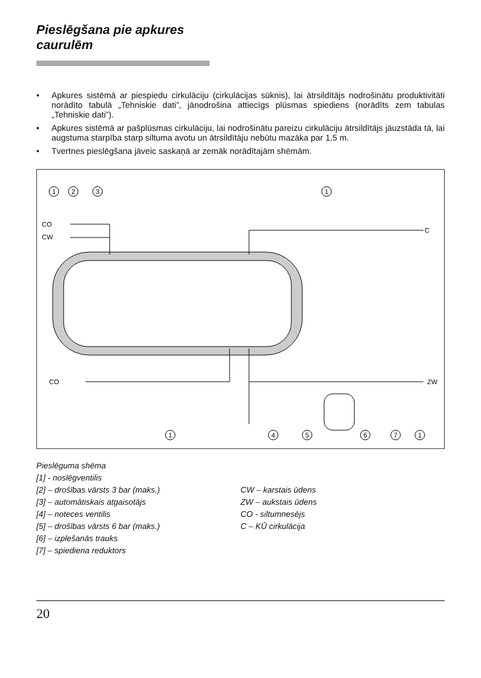Pieslēgšana pie apkures
caurulēm
• Apkures sistēmā ar piespiedu cirkulāciju (cirkulācijas sūknis), lai ātrsildītājs nodrošinātu produktivitāti norādīto tabulā „Tehniskie dati”, jānodrošina attiecīgs plūsmas spiediens (norādīts zem tabulas „Tehniskie dati”).
• Apkures sistēmā ar pašplūsmas cirkulāciju, lai nodrošinātu pareizu cirkulāciju ātrsildītājs jāuzstāda tā, lai augstuma starpība starp siltuma avotu un ātrsildītāju nebūtu mazāka par 1,5 m.
• Tvertnes pieslēgšana jāveic saskaņā ar zemāk norādītajām shēmām.
CO
CW
C
ZW
CO
1
2
3
1
1
4
5
6
7
1
Pieslēguma shēma
[1] - noslēgventilis
[2] – drošības vārsts 3 bar (maks.)
[3] – automātiskais atgaisotājs
[4] – noteces ventilis
[5] – drošības vārsts 6 bar (maks.)
[6] – izplešanās trauks
[7] – spiediena reduktors
CW – karstais ūdens
ZW – aukstais ūdens
CO - siltumnesējs
C – KŪ cirkulācija
20